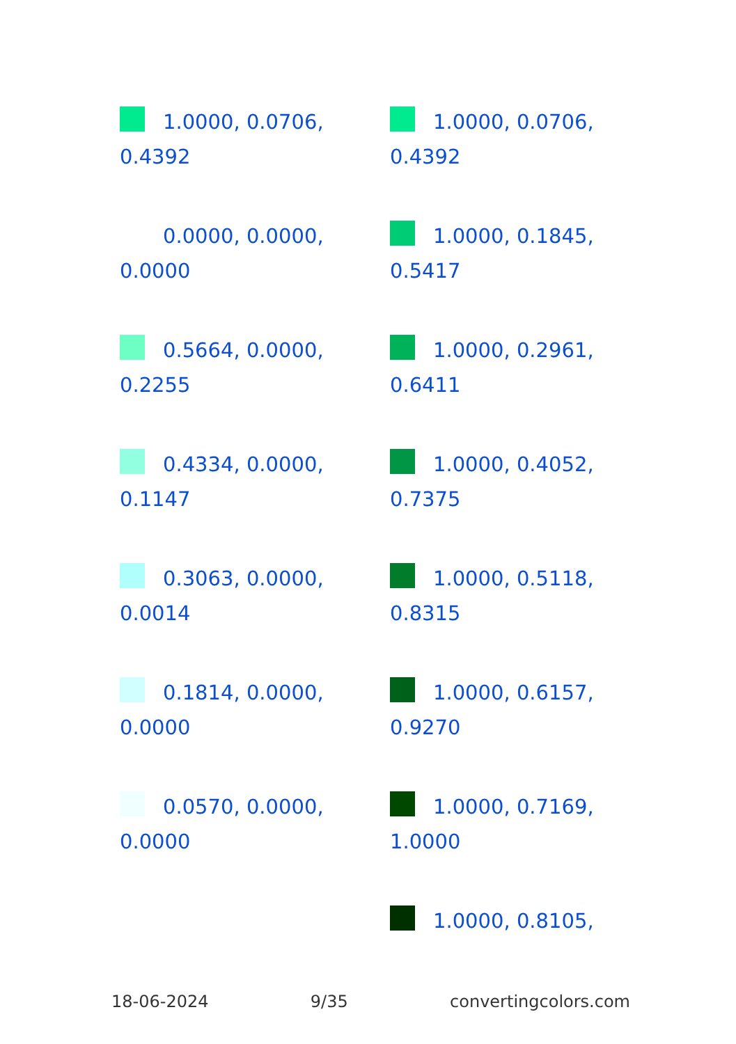1.0000, 0.0706, 0.4392
1.0000, 0.0706, 0.4392
0.0000, 0.0000, 0.0000
1.0000, 0.1845, 0.5417
0.5664, 0.0000, 0.2255
1.0000, 0.2961, 0.6411
0.4334, 0.0000, 0.1147
1.0000, 0.4052, 0.7375
0.3063, 0.0000, 0.0014
1.0000, 0.5118, 0.8315
0.1814, 0.0000, 0.0000
1.0000, 0.6157, 0.9270
0.0570, 0.0000, 0.0000
1.0000, 0.7169, 1.0000
1.0000, 0.8105,
18-06-2024 9/35 convertingcolors.com